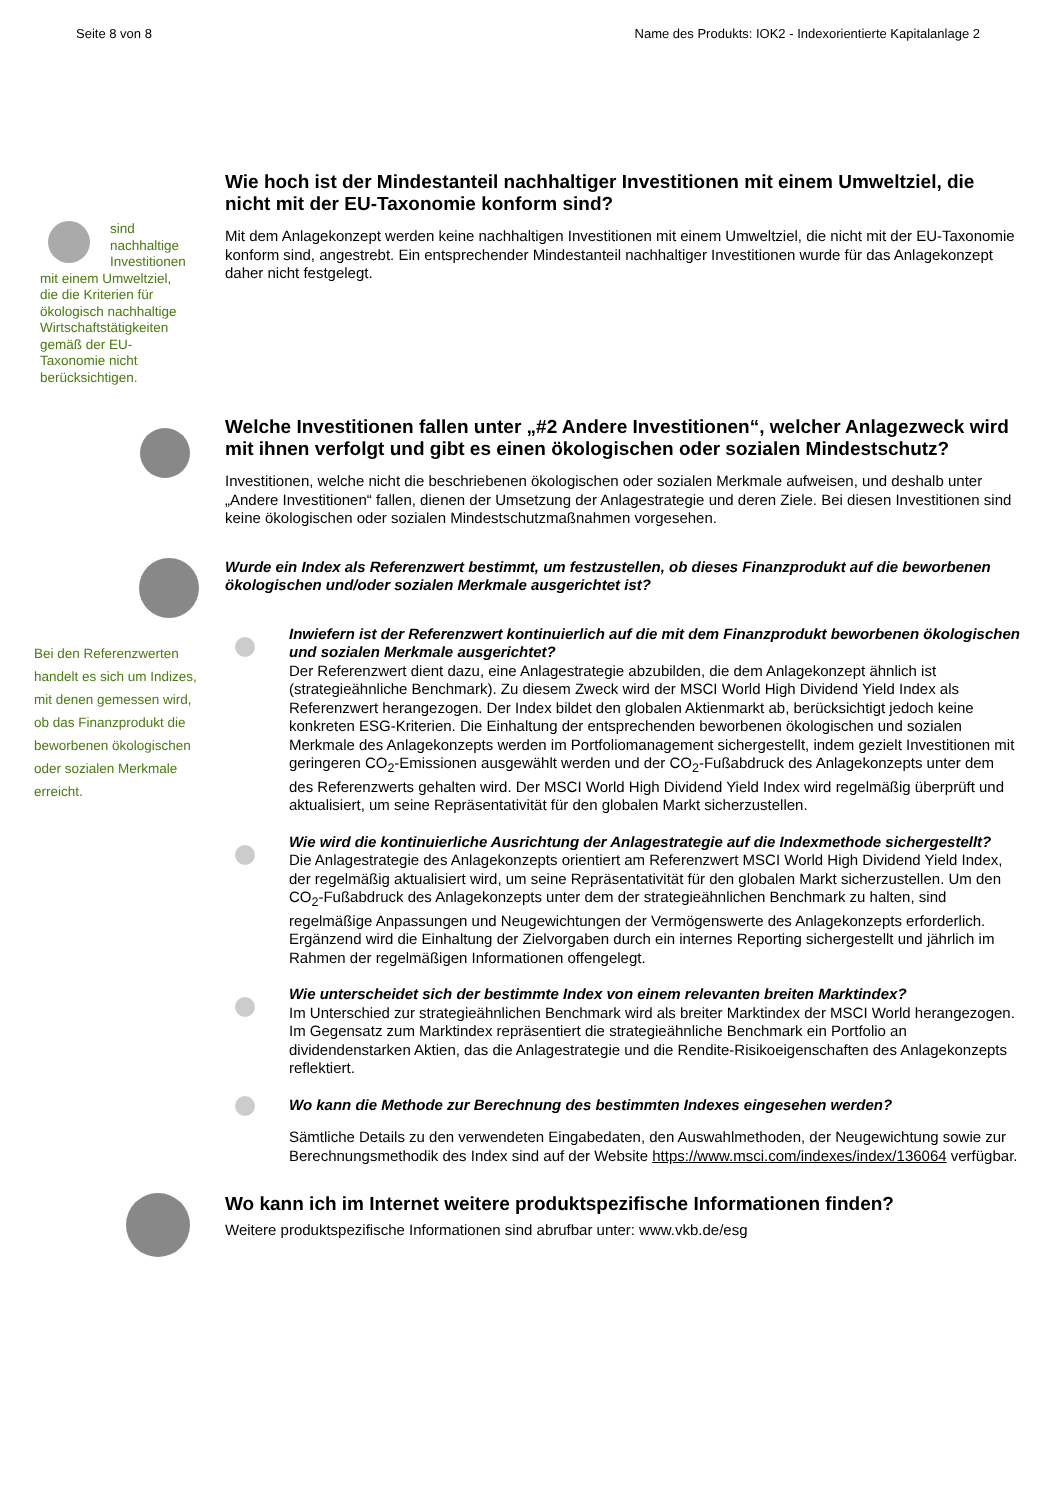Seite 8 von 8 Name des Produkts: IOK2 - Indexorientierte Kapitalanlage 2
sind nachhaltige Investitionen mit einem Umweltziel, die die Kriterien für ökologisch nachhaltige Wirtschaftstätigkeiten gemäß der EU- Taxonomie nicht berücksichtigen.
Wie hoch ist der Mindestanteil nachhaltiger Investitionen mit einem Umweltziel, die nicht mit der EU-Taxonomie konform sind?
Mit dem Anlagekonzept werden keine nachhaltigen Investitionen mit einem Umweltziel, die nicht mit der EU-Taxonomie konform sind, angestrebt. Ein entsprechender Mindestanteil nachhaltiger Investitionen wurde für das Anlagekonzept daher nicht festgelegt.
Welche Investitionen fallen unter „#2 Andere Investitionen“, welcher Anlagezweck wird mit ihnen verfolgt und gibt es einen ökologischen oder sozialen Mindest­schutz?
Investitionen, welche nicht die beschriebenen ökologischen oder sozialen Merkmale aufweisen, und deshalb unter „Andere Investitionen“ fallen, dienen der Umsetzung der Anlagestrategie und deren Ziele. Bei diesen Investitionen sind keine ökologischen oder sozialen Mindestschutzmaßnahmen vorgesehen.
Bei den Referenzwerten handelt es sich um Indizes, mit denen gemessen wird, ob das Finanzprodukt die beworbenen ökologischen oder sozialen Merkmale erreicht.
Wurde ein Index als Referenzwert bestimmt, um festzustellen, ob dieses Finanzprodukt auf die beworbenen ökologischen und/oder sozialen Merkmale ausgerichtet ist?
Inwiefern ist der Referenzwert kontinuierlich auf die mit dem Finanzprodukt beworbenen ökologischen und sozialen Merkmale ausgerichtet?
Der Referenzwert dient dazu, eine Anlagestrategie abzubilden, die dem Anlagekonzept ähnlich ist (strategieähnliche Benchmark). Zu diesem Zweck wird der MSCI World High Dividend Yield Index als Referenzwert herangezogen. Der Index bildet den globalen Aktienmarkt ab, berücksichtigt jedoch keine konkreten ESG-Kriterien. Die Einhaltung der entsprechenden beworbenen ökologischen und sozialen Merkmale des Anlagekonzepts werden im Portfoliomanagement sichergestellt, indem gezielt Investitionen mit geringeren CO<sub>2</sub>-Emissionen ausgewählt werden und der CO<sub>2</sub>-Fußabdruck des Anlagekonzepts unter dem des Referenzwerts gehalten wird. Der MSCI World High Dividend Yield Index wird regelmäßig überprüft und aktualisiert, um seine Repräsentativität für den globalen Markt sicherzustellen.
Wie wird die kontinuierliche Ausrichtung der Anlagestrategie auf die Indexmethode sichergestellt?
Die Anlagestrategie des Anlagekonzepts orientiert am Referenzwert MSCI World High Dividend Yield Index, der regelmäßig aktualisiert wird, um seine Repräsentativität für den globalen Markt sicherzustellen. Um den CO<sub>2</sub>-Fußabdruck des Anlagekonzepts unter dem der strategieähnlichen Benchmark zu halten, sind regelmäßige Anpassungen und Neugewichtungen der Vermögenswerte des Anlagekonzepts erforderlich. Ergänzend wird die Einhaltung der Zielvorgaben durch ein internes Reporting sichergestellt und jährlich im Rahmen der regelmäßigen Informationen offengelegt.
Wie unterscheidet sich der bestimmte Index von einem relevanten breiten Marktindex?
Im Unterschied zur strategieähnlichen Benchmark wird als breiter Marktindex der MSCI World herangezogen. Im Gegensatz zum Marktindex repräsentiert die strategieähnliche Benchmark ein Portfolio an dividendenstarken Aktien, das die Anlagestrategie und die Rendite-Risikoeigenschaften des Anlagekonzepts reflektiert.
Wo kann die Methode zur Berechnung des bestimmten Indexes eingesehen werden?
Sämtliche Details zu den verwendeten Eingabedaten, den Auswahlmethoden, der Neugewichtung sowie zur Berechnungsmethodik des Index sind auf der Website https://www.msci.com/indexes/index/136064 verfügbar.
Wo kann ich im Internet weitere produktspezifische Informationen finden?
Weitere produktspezifische Informationen sind abrufbar unter: www.vkb.de/esg